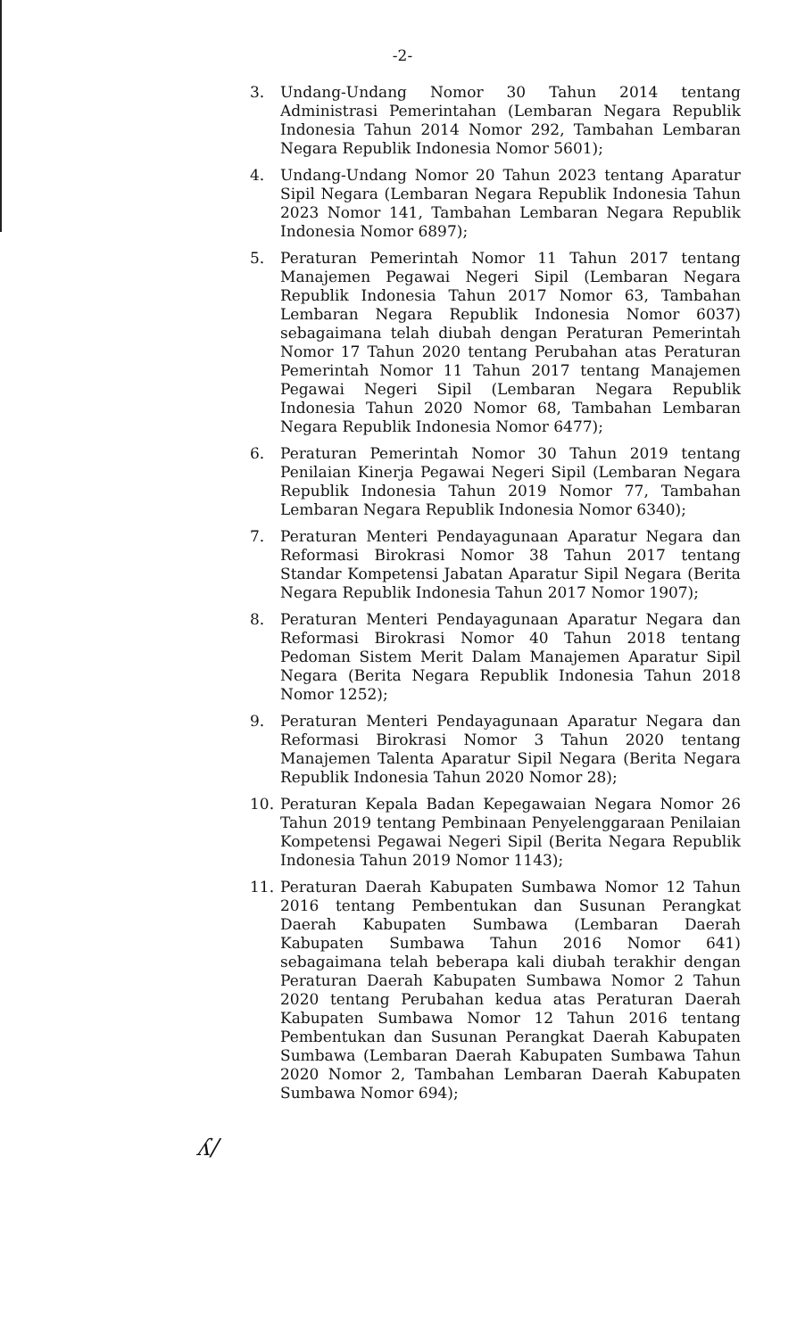-2-
3. Undang-Undang Nomor 30 Tahun 2014 tentang Administrasi Pemerintahan (Lembaran Negara Republik Indonesia Tahun 2014 Nomor 292, Tambahan Lembaran Negara Republik Indonesia Nomor 5601);
4. Undang-Undang Nomor 20 Tahun 2023 tentang Aparatur Sipil Negara (Lembaran Negara Republik Indonesia Tahun 2023 Nomor 141, Tambahan Lembaran Negara Republik Indonesia Nomor 6897);
5. Peraturan Pemerintah Nomor 11 Tahun 2017 tentang Manajemen Pegawai Negeri Sipil (Lembaran Negara Republik Indonesia Tahun 2017 Nomor 63, Tambahan Lembaran Negara Republik Indonesia Nomor 6037) sebagaimana telah diubah dengan Peraturan Pemerintah Nomor 17 Tahun 2020 tentang Perubahan atas Peraturan Pemerintah Nomor 11 Tahun 2017 tentang Manajemen Pegawai Negeri Sipil (Lembaran Negara Republik Indonesia Tahun 2020 Nomor 68, Tambahan Lembaran Negara Republik Indonesia Nomor 6477);
6. Peraturan Pemerintah Nomor 30 Tahun 2019 tentang Penilaian Kinerja Pegawai Negeri Sipil (Lembaran Negara Republik Indonesia Tahun 2019 Nomor 77, Tambahan Lembaran Negara Republik Indonesia Nomor 6340);
7. Peraturan Menteri Pendayagunaan Aparatur Negara dan Reformasi Birokrasi Nomor 38 Tahun 2017 tentang Standar Kompetensi Jabatan Aparatur Sipil Negara (Berita Negara Republik Indonesia Tahun 2017 Nomor 1907);
8. Peraturan Menteri Pendayagunaan Aparatur Negara dan Reformasi Birokrasi Nomor 40 Tahun 2018 tentang Pedoman Sistem Merit Dalam Manajemen Aparatur Sipil Negara (Berita Negara Republik Indonesia Tahun 2018 Nomor 1252);
9. Peraturan Menteri Pendayagunaan Aparatur Negara dan Reformasi Birokrasi Nomor 3 Tahun 2020 tentang Manajemen Talenta Aparatur Sipil Negara (Berita Negara Republik Indonesia Tahun 2020 Nomor 28);
10. Peraturan Kepala Badan Kepegawaian Negara Nomor 26 Tahun 2019 tentang Pembinaan Penyelenggaraan Penilaian Kompetensi Pegawai Negeri Sipil (Berita Negara Republik Indonesia Tahun 2019 Nomor 1143);
11. Peraturan Daerah Kabupaten Sumbawa Nomor 12 Tahun 2016 tentang Pembentukan dan Susunan Perangkat Daerah Kabupaten Sumbawa (Lembaran Daerah Kabupaten Sumbawa Tahun 2016 Nomor 641) sebagaimana telah beberapa kali diubah terakhir dengan Peraturan Daerah Kabupaten Sumbawa Nomor 2 Tahun 2020 tentang Perubahan kedua atas Peraturan Daerah Kabupaten Sumbawa Nomor 12 Tahun 2016 tentang Pembentukan dan Susunan Perangkat Daerah Kabupaten Sumbawa (Lembaran Daerah Kabupaten Sumbawa Tahun 2020 Nomor 2, Tambahan Lembaran Daerah Kabupaten Sumbawa Nomor 694);
ʎ/